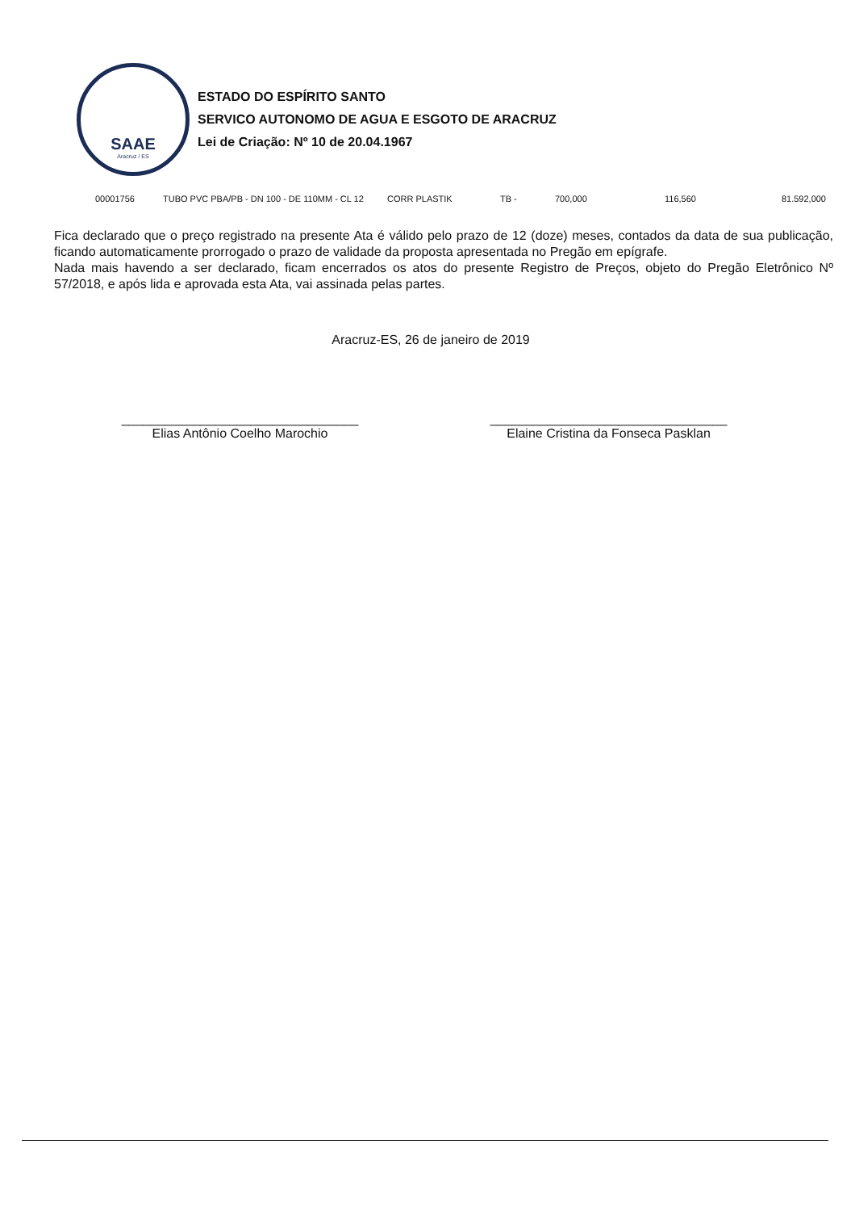SAAE
Aracruz / ES
ESTADO DO ESPÍRITO SANTO
SERVICO AUTONOMO DE AGUA E ESGOTO DE ARACRUZ
Lei de Criação: Nº 10 de 20.04.1967
| 00001756 | TUBO PVC PBA/PB - DN 100 - DE 110MM - CL 12 | CORR PLASTIK | TB - | 700,000 | 116,560 | 81.592,000 |
Fica declarado que o preço registrado na presente Ata é válido pelo prazo de 12 (doze) meses, contados da data de sua publicação, ficando automaticamente prorrogado o prazo de validade da proposta apresentada no Pregão em epígrafe.
Nada mais havendo a ser declarado, ficam encerrados os atos do presente Registro de Preços, objeto do Pregão Eletrônico Nº 57/2018, e após lida e aprovada esta Ata, vai assinada pelas partes.
Aracruz-ES, 26 de janeiro de 2019
_________________________________
Elias Antônio Coelho Marochio
_________________________________
Elaine Cristina da Fonseca Pasklan